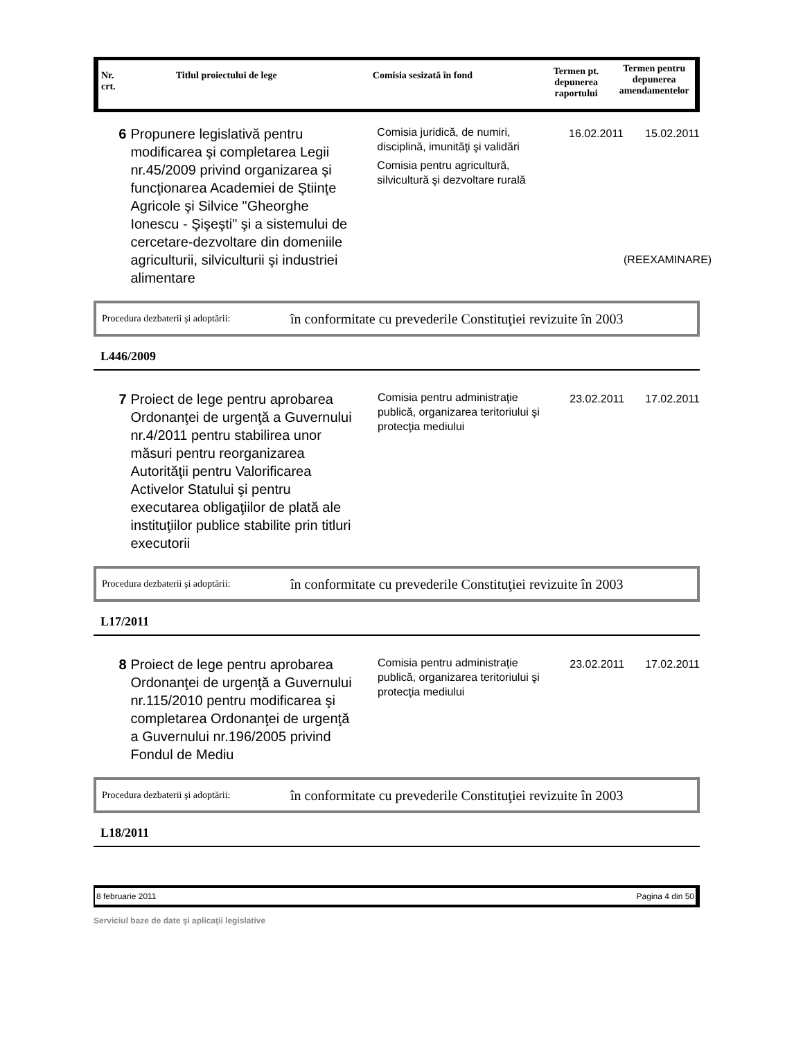Nr.
crt.
Titlul proiectului de lege Comisia sesizată în fond
Termen pt. depunerea raportului
Termen pentru depunerea amendamentelor
6 Propunere legislativă pentru modificarea şi completarea Legii nr.45/2009 privind organizarea şi funcţionarea Academiei de Ştiinţe Agricole şi Silvice "Gheorghe Ionescu - Şişeşti" şi a sistemului de cercetare-dezvoltare din domeniile agriculturii, silviculturii şi industriei alimentare
Comisia juridică, de numiri, disciplină, imunităţi şi validări
Comisia pentru agricultură, silvicultură şi dezvoltare rurală
16.02.2011 15.02.2011
(REEXAMINARE)
Procedura dezbaterii şi adoptării: în conformitate cu prevederile Constituţiei revizuite în 2003
L446/2009
7 Proiect de lege pentru aprobarea Ordonanţei de urgenţă a Guvernului nr.4/2011 pentru stabilirea unor măsuri pentru reorganizarea Autorităţii pentru Valorificarea Activelor Statului şi pentru executarea obligaţiilor de plată ale instituţiilor publice stabilite prin titluri executorii
Comisia pentru administraţie publică, organizarea teritoriului şi protecţia mediului
23.02.2011 17.02.2011
Procedura dezbaterii şi adoptării: în conformitate cu prevederile Constituţiei revizuite în 2003
L17/2011
8 Proiect de lege pentru aprobarea Ordonanţei de urgenţă a Guvernului nr.115/2010 pentru modificarea şi completarea Ordonanţei de urgenţă a Guvernului nr.196/2005 privind Fondul de Mediu
Comisia pentru administraţie publică, organizarea teritoriului şi protecţia mediului
23.02.2011 17.02.2011
Procedura dezbaterii şi adoptării: în conformitate cu prevederile Constituţiei revizuite în 2003
L18/2011
8 februarie 2011 Pagina 4 din 50
Serviciul baze de date şi aplicaţii legislative